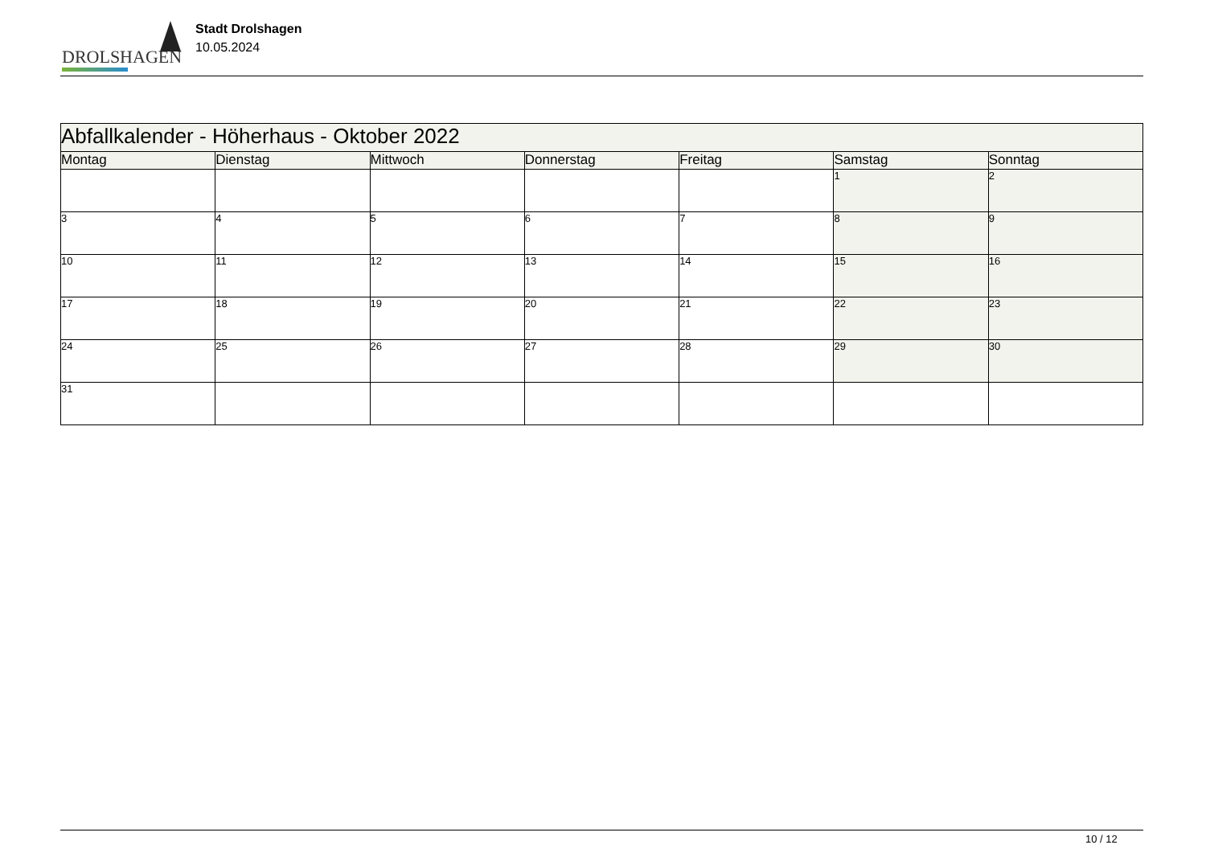DROLSHAGEN
Stadt Drolshagen
10.05.2024
| Abfallkalender - Höherhaus - Oktober 2022 | | | | | | |
| Montag | Dienstag | Mittwoch | Donnerstag | Freitag | Samstag | Sonntag |
| | | | | | 1 | 2 |
| 3 | 4 | 5 | 6 | 7 | 8 | 9 |
| 10 | 11 | 12 | 13 | 14 | 15 | 16 |
| 17 | 18 | 19 | 20 | 21 | 22 | 23 |
| 24 | 25 | 26 | 27 | 28 | 29 | 30 |
| 31 | | | | | | |
10 / 12